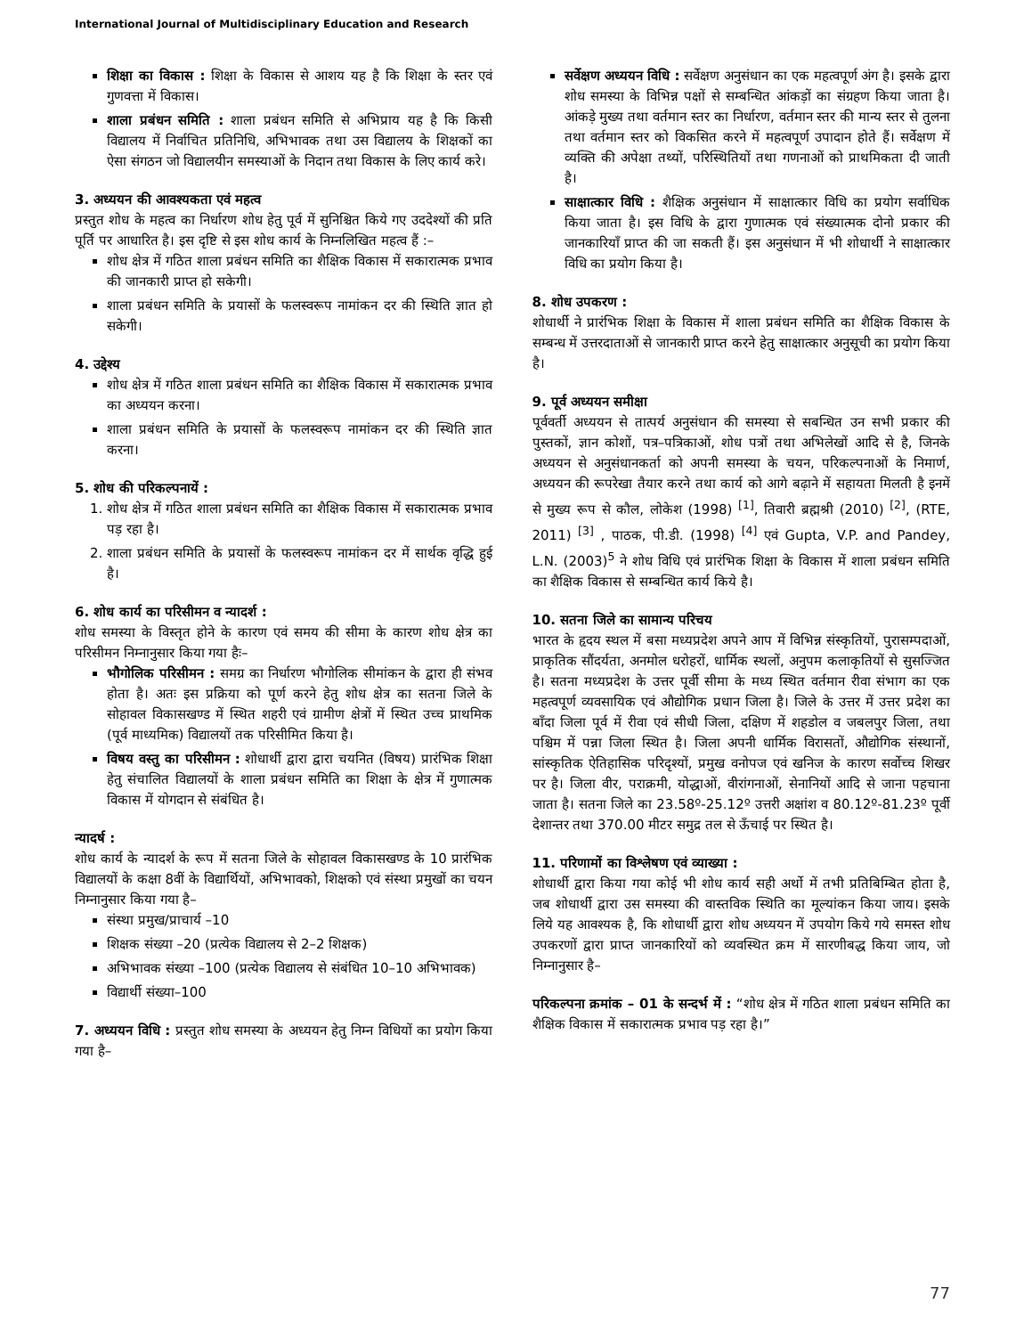International Journal of Multidisciplinary Education and Research
शिक्षा का विकास : शिक्षा के विकास से आशय यह है कि शिक्षा के स्तर एवं गुणवत्ता में विकास।
शाला प्रबंधन समिति : शाला प्रबंधन समिति से अभिप्राय यह है कि किसी विद्यालय में निर्वाचित प्रतिनिधि, अभिभावक तथा उस विद्यालय के शिक्षकों का ऐसा संगठन जो विद्यालयीन समस्याओं के निदान तथा विकास के लिए कार्य करे।
3. अध्ययन की आवश्यकता एवं महत्व
प्रस्तुत शोध के महत्व का निर्धारण शोध हेतु पूर्व में सुनिश्चित किये गए उददेश्यों की प्रति पूर्ति पर आधारित है। इस दृष्टि से इस शोध कार्य के निम्नलिखित महत्व हैं :–
शोध क्षेत्र में गठित शाला प्रबंधन समिति का शैक्षिक विकास में सकारात्मक प्रभाव की जानकारी प्राप्त हो सकेगी।
शाला प्रबंधन समिति के प्रयासों के फलस्वरूप नामांकन दर की स्थिति ज्ञात हो सकेगी।
4. उद्देश्य
शोध क्षेत्र में गठित शाला प्रबंधन समिति का शैक्षिक विकास में सकारात्मक प्रभाव का अध्ययन करना।
शाला प्रबंधन समिति के प्रयासों के फलस्वरूप नामांकन दर की स्थिति ज्ञात करना।
5. शोध की परिकल्पनायें :
1. शोध क्षेत्र में गठित शाला प्रबंधन समिति का शैक्षिक विकास में सकारात्मक प्रभाव पड़ रहा है।
2. शाला प्रबंधन समिति के प्रयासों के फलस्वरूप नामांकन दर में सार्थक वृद्धि हुई है।
6. शोध कार्य का परिसीमन व न्यादर्श :
शोध समस्या के विस्तृत होने के कारण एवं समय की सीमा के कारण शोध क्षेत्र का परिसीमन निम्नानुसार किया गया हैः–
भौगोलिक परिसीमन : समग्र का निर्धारण भौगोलिक सीमांकन के द्वारा ही संभव होता है। अतः इस प्रक्रिया को पूर्ण करने हेतु शोध क्षेत्र का सतना जिले के सोहावल विकासखण्ड में स्थित शहरी एवं ग्रामीण क्षेत्रों में स्थित उच्च प्राथमिक (पूर्व माध्यमिक) विद्यालयों तक परिसीमित किया है।
विषय वस्तु का परिसीमन : शोधार्थी द्वारा द्वारा चयनित (विषय) प्रारंभिक शिक्षा हेतु संचालित विद्यालयों के शाला प्रबंधन समिति का शिक्षा के क्षेत्र में गुणात्मक विकास में योगदान से संबंधित है।
न्यादर्ष :
शोध कार्य के न्यादर्श के रूप में सतना जिले के सोहावल विकासखण्ड के 10 प्रारंभिक विद्यालयों के कक्षा 8वीं के विद्यार्थियों, अभिभावको, शिक्षको एवं संस्था प्रमुखों का चयन निम्नानुसार किया गया है–
संस्था प्रमुख/प्राचार्य –10
शिक्षक संख्या –20 (प्रत्येक विद्यालय से 2–2 शिक्षक)
अभिभावक संख्या –100 (प्रत्येक विद्यालय से संबंधित 10–10 अभिभावक)
विद्यार्थी संख्या–100
7. अध्ययन विधि : प्रस्तुत शोध समस्या के अध्ययन हेतु निम्न विधियों का प्रयोग किया गया है–
सर्वेक्षण अध्ययन विधि : सर्वेक्षण अनुसंधान का एक महत्वपूर्ण अंग है। इसके द्वारा शोध समस्या के विभिन्न पक्षों से सम्बन्धित आंकड़ों का संग्रहण किया जाता है। आंकड़े मुख्य तथा वर्तमान स्तर का निर्धारण, वर्तमान स्तर की मान्य स्तर से तुलना तथा वर्तमान स्तर को विकसित करने में महत्वपूर्ण उपादान होते हैं। सर्वेक्षण में व्यक्ति की अपेक्षा तथ्यों, परिस्थितियों तथा गणनाओं को प्राथमिकता दी जाती है।
साक्षात्कार विधि : शैक्षिक अनुसंधान में साक्षात्कार विधि का प्रयोग सर्वाधिक किया जाता है। इस विधि के द्वारा गुणात्मक एवं संख्यात्मक दोनो प्रकार की जानकारियाँ प्राप्त की जा सकती हैं। इस अनुसंधान में भी शोधार्थी ने साक्षात्कार विधि का प्रयोग किया है।
8. शोध उपकरण :
शोधार्थी ने प्रारंभिक शिक्षा के विकास में शाला प्रबंधन समिति का शैक्षिक विकास के सम्बन्ध में उत्तरदाताओं से जानकारी प्राप्त करने हेतु साक्षात्कार अनुसूची का प्रयोग किया है।
9. पूर्व अध्ययन समीक्षा
पूर्ववर्ती अध्ययन से तात्पर्य अनुसंधान की समस्या से सबन्धित उन सभी प्रकार की पुस्तकों, ज्ञान कोशों, पत्र–पत्रिकाओं, शोध पत्रों तथा अभिलेखों आदि से है, जिनके अध्ययन से अनुसंधानकर्ता को अपनी समस्या के चयन, परिकल्पनाओं के निमार्ण, अध्ययन की रूपरेखा तैयार करने तथा कार्य को आगे बढ़ाने में सहायता मिलती है इनमें से मुख्य रूप से कौल, लोकेश (1998) <sup>[1]</sup>, तिवारी ब्रह्मश्री (2010) <sup>[2]</sup>, (RTE, 2011) <sup>[3]</sup> , पाठक, पी.डी. (1998) <sup>[4]</sup> एवं Gupta, V.P. and Pandey, L.N. (2003)<sup>5</sup> ने शोध विधि एवं प्रारंभिक शिक्षा के विकास में शाला प्रबंधन समिति का शैक्षिक विकास से सम्बन्धित कार्य किये है।
10. सतना जिले का सामान्य परिचय
भारत के हृदय स्थल में बसा मध्यप्रदेश अपने आप में विभिन्न संस्कृतियों, पुरासम्पदाओं, प्राकृतिक सौंदर्यता, अनमोल धरोहरों, धार्मिक स्थलों, अनुपम कलाकृतियों से सुसज्जित है। सतना मध्यप्रदेश के उत्तर पूर्वी सीमा के मध्य स्थित वर्तमान रीवा संभाग का एक महत्वपूर्ण व्यवसायिक एवं औद्योगिक प्रधान जिला है। जिले के उत्तर में उत्तर प्रदेश का बाँदा जिला पूर्व में रीवा एवं सीधी जिला, दक्षिण में शहडोल व जबलपुर जिला, तथा पश्चिम में पन्ना जिला स्थित है। जिला अपनी धार्मिक विरासतों, औद्योगिक संस्थानों, सांस्कृतिक ऐतिहासिक परिदृश्यों, प्रमुख वनोपज एवं खनिज के कारण सर्वोच्च शिखर पर है। जिला वीर, पराक्रमी, योद्धाओं, वीरांगनाओं, सेनानियों आदि से जाना पहचाना जाता है। सतना जिले का 23.58º-25.12º उत्तरी अक्षांश व 80.12º-81.23º पूर्वी देशान्तर तथा 370.00 मीटर समुद्र तल से ऊँचाई पर स्थित है।
11. परिणामों का विश्लेषण एवं व्याख्या :
शोधार्थी द्वारा किया गया कोई भी शोध कार्य सही अर्थो में तभी प्रतिबिम्बित होता है, जब शोधार्थी द्वारा उस समस्या की वास्तविक स्थिति का मूल्यांकन किया जाय। इसके लिये यह आवश्यक है, कि शोधार्थी द्वारा शोध अध्ययन में उपयोग किये गये समस्त शोध उपकरणों द्वारा प्राप्त जानकारियों को व्यवस्थित क्रम में सारणीबद्ध किया जाय, जो निम्नानुसार है–
परिकल्पना क्रमांक – 01 के सन्दर्भ में : “शोध क्षेत्र में गठित शाला प्रबंधन समिति का शैक्षिक विकास में सकारात्मक प्रभाव पड़ रहा है।”
77